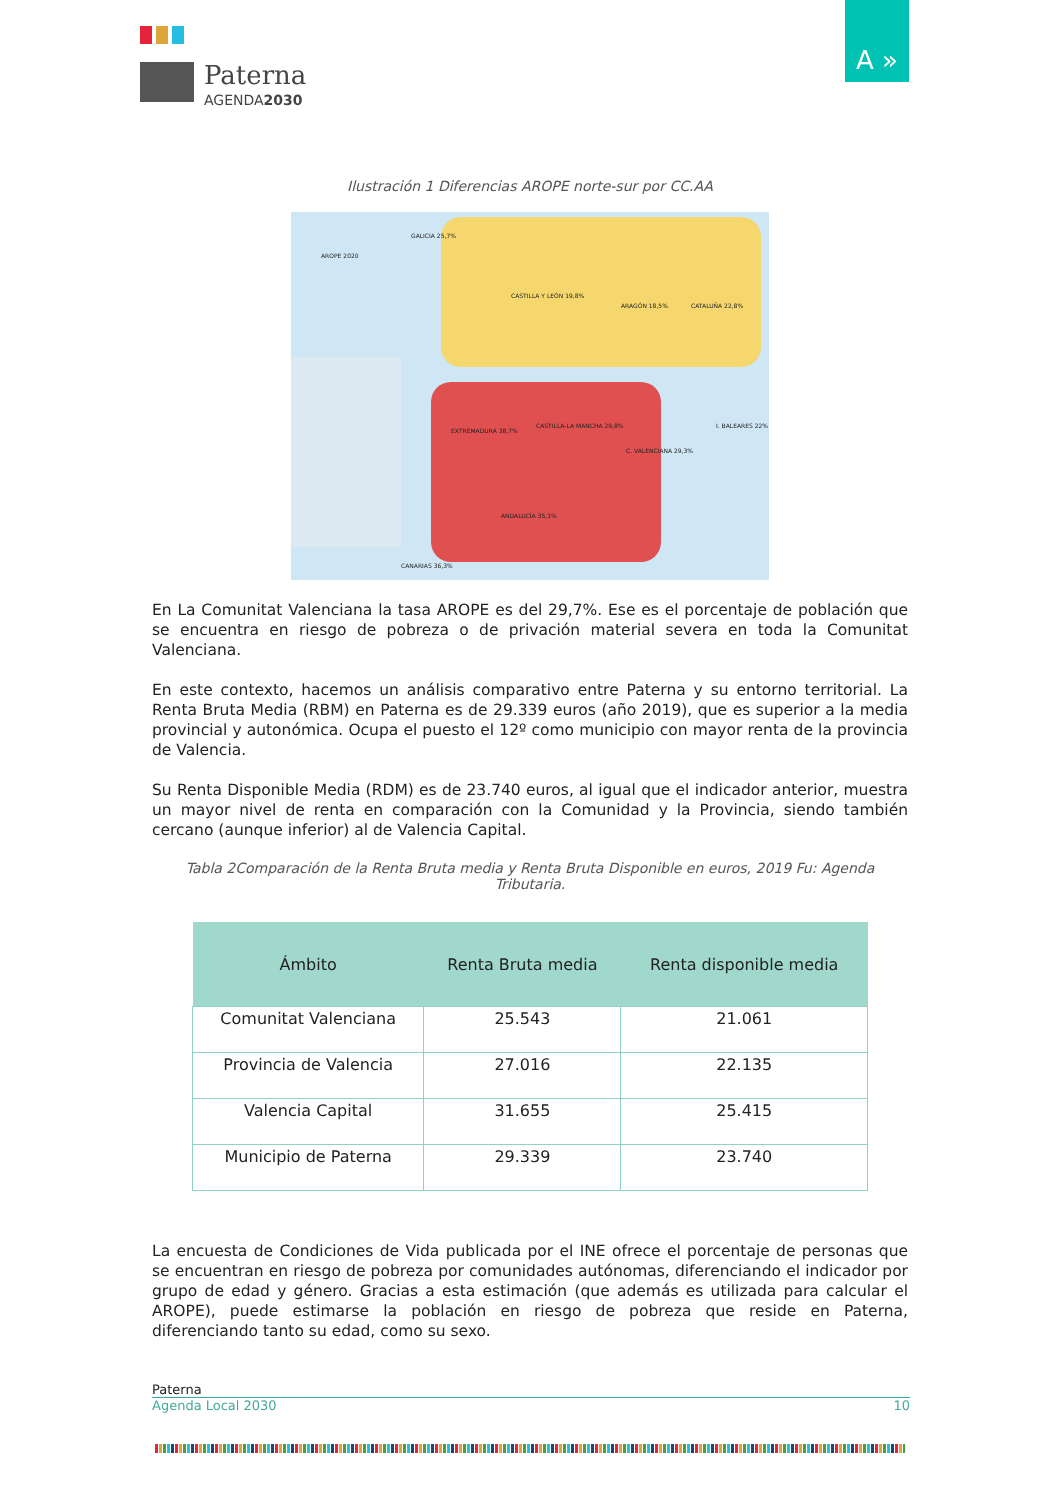Paterna
AGENDA2030
A »
Ilustración 1 Diferencias AROPE norte-sur por CC.AA
AROPE 2020
GALICIA 25,7%
CASTILLA Y LEÓN 19,8%
ARAGÓN 18,5% CATALUÑA 22,8%
EXTREMADURA 38,7%
CASTILLA-LA MANCHA 29,8%
C. VALENCIANA 29,3%
ANDALUCÍA 35,1%
I. BALEARES 22%
CANARIAS 36,3%
En La Comunitat Valenciana la tasa AROPE es del 29,7%. Ese es el porcentaje de población que se encuentra en riesgo de pobreza o de privación material severa en toda la Comunitat Valenciana.
En este contexto, hacemos un análisis comparativo entre Paterna y su entorno territorial. La Renta Bruta Media (RBM) en Paterna es de 29.339 euros (año 2019), que es superior a la media provincial y autonómica. Ocupa el puesto el 12º como municipio con mayor renta de la provincia de Valencia.
Su Renta Disponible Media (RDM) es de 23.740 euros, al igual que el indicador anterior, muestra un mayor nivel de renta en comparación con la Comunidad y la Provincia, siendo también cercano (aunque inferior) al de Valencia Capital.
Tabla 2Comparación de la Renta Bruta media y Renta Bruta Disponible en euros, 2019 Fu: Agenda Tributaria.
| Ámbito | Renta Bruta media | Renta disponible media |
| --- | --- | --- |
| Comunitat Valenciana | 25.543 | 21.061 |
| Provincia de Valencia | 27.016 | 22.135 |
| Valencia Capital | 31.655 | 25.415 |
| Municipio de Paterna | 29.339 | 23.740 |
La encuesta de Condiciones de Vida publicada por el INE ofrece el porcentaje de personas que se encuentran en riesgo de pobreza por comunidades autónomas, diferenciando el indicador por grupo de edad y género. Gracias a esta estimación (que además es utilizada para calcular el AROPE), puede estimarse la población en riesgo de pobreza que reside en Paterna, diferenciando tanto su edad, como su sexo.
Paterna
Agenda Local 2030 10